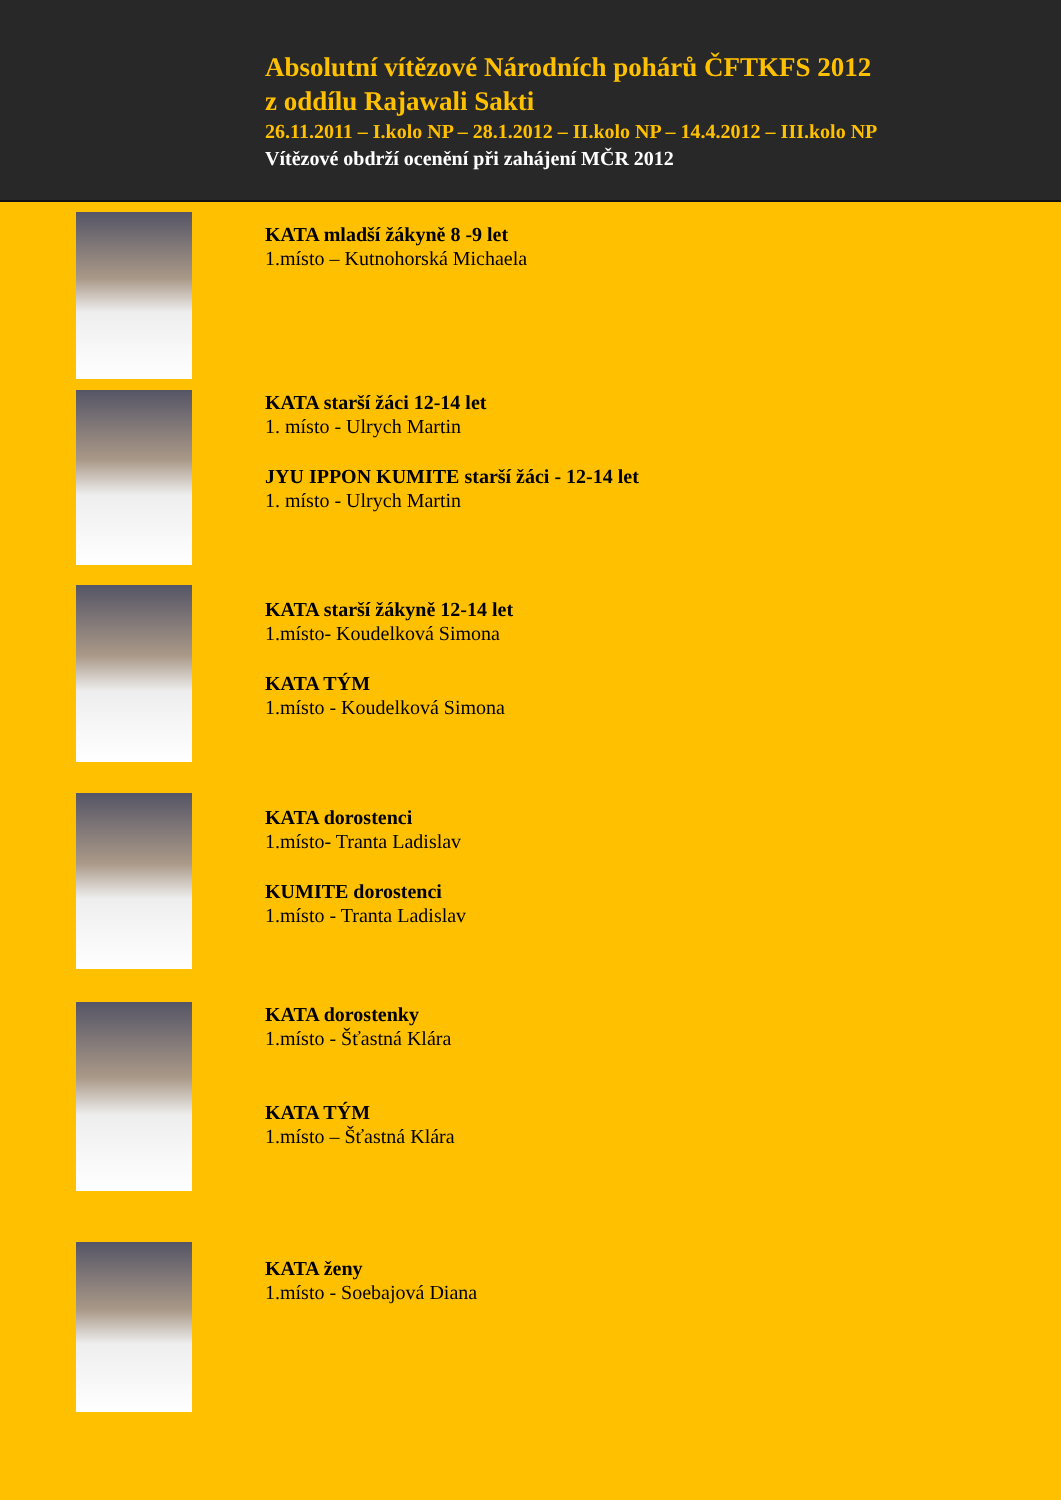Absolutní vítězové Národních pohárů ČFTKFS 2012
z oddílu Rajawali Sakti
26.11.2011 – I.kolo NP – 28.1.2012 – II.kolo NP – 14.4.2012 – III.kolo NP
Vítězové obdrží ocenění při zahájení MČR 2012
KATA mladší žákyně 8 -9 let
1.místo – Kutnohorská Michaela
KATA starší žáci 12-14 let
1. místo - Ulrych Martin
JYU IPPON KUMITE starší žáci - 12-14 let
1. místo - Ulrych Martin
KATA starší žákyně 12-14 let
1.místo- Koudelková Simona
KATA TÝM
1.místo - Koudelková Simona
KATA dorostenci
1.místo- Tranta Ladislav
KUMITE dorostenci
1.místo - Tranta Ladislav
KATA dorostenky
1.místo - Šťastná Klára
KATA TÝM
1.místo – Šťastná Klára
KATA ženy
1.místo - Soebajová Diana